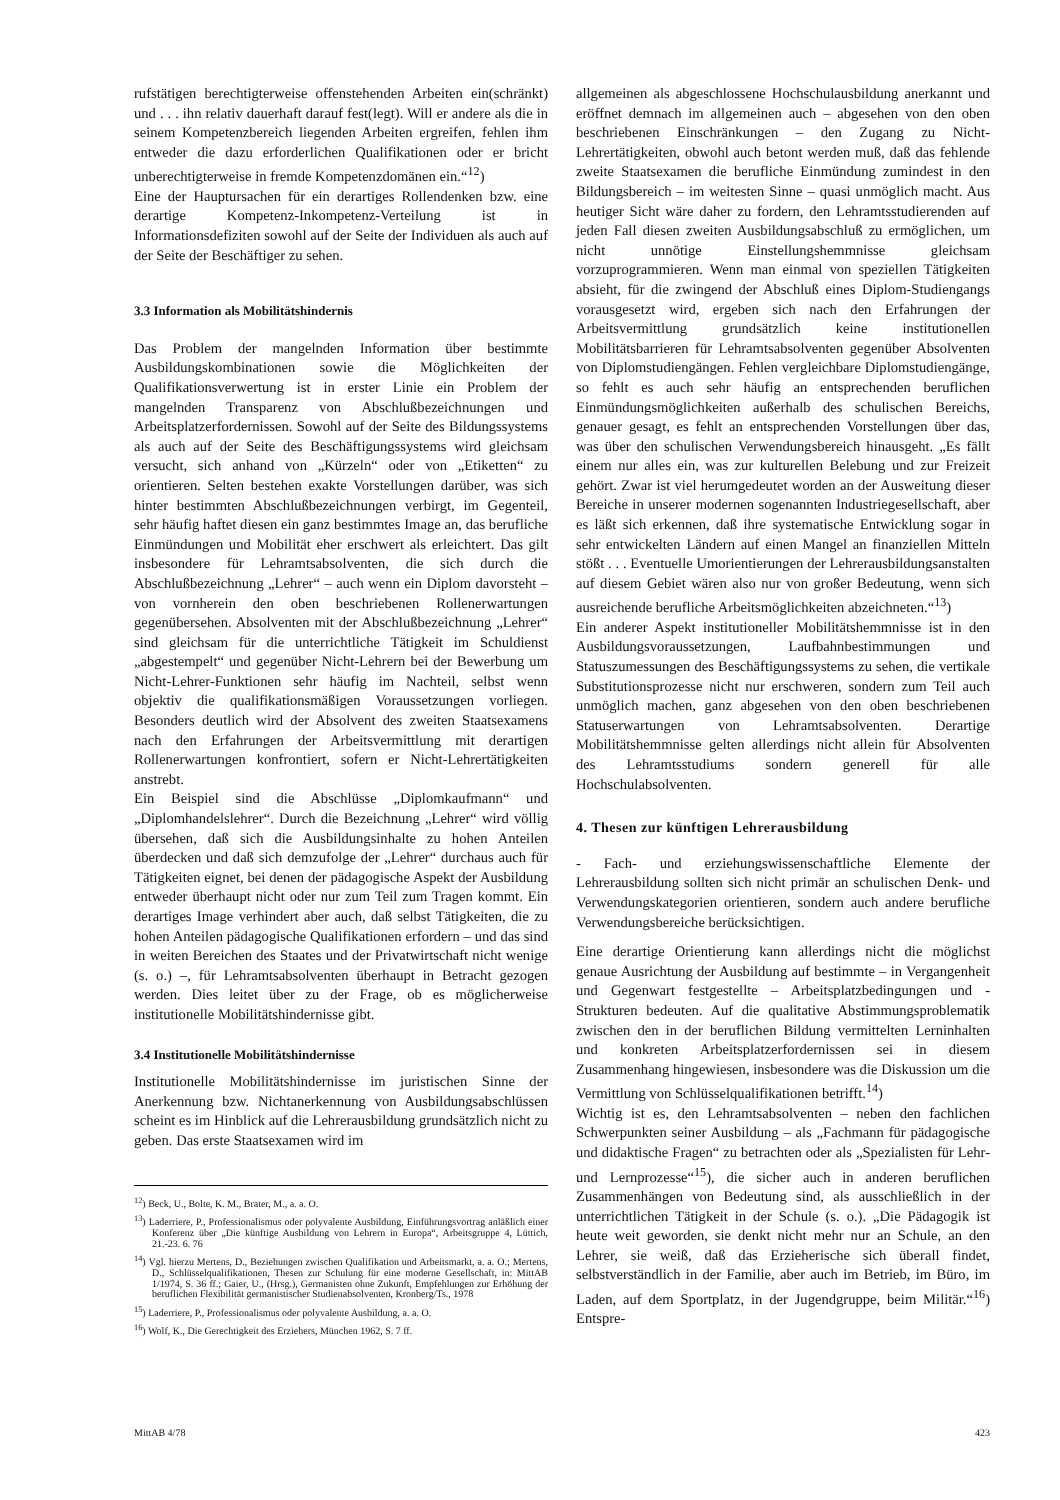rufstätigen berechtigterweise offenstehenden Arbeiten ein(schränkt) und . . . ihn relativ dauerhaft darauf fest(legt). Will er andere als die in seinem Kompetenzbereich liegenden Arbeiten ergreifen, fehlen ihm entweder die dazu erforderlichen Qualifikationen oder er bricht unberechtigterweise in fremde Kompetenzdomänen ein.“<sup>12</sup>)
Eine der Hauptursachen für ein derartiges Rollendenken bzw. eine derartige Kompetenz-Inkompetenz-Verteilung ist in Informationsdefiziten sowohl auf der Seite der Individuen als auch auf der Seite der Beschäftiger zu sehen.
3.3 Information als Mobilitätshindernis
Das Problem der mangelnden Information über bestimmte Ausbildungskombinationen sowie die Möglichkeiten der Qualifikationsverwertung ist in erster Linie ein Problem der mangelnden Transparenz von Abschlußbezeichnungen und Arbeitsplatzerfordernissen. Sowohl auf der Seite des Bildungssystems als auch auf der Seite des Beschäftigungssystems wird gleichsam versucht, sich anhand von „Kürzeln“ oder von „Etiketten“ zu orientieren. Selten bestehen exakte Vorstellungen darüber, was sich hinter bestimmten Abschlußbezeichnungen verbirgt, im Gegenteil, sehr häufig haftet diesen ein ganz bestimmtes Image an, das berufliche Einmündungen und Mobilität eher erschwert als erleichtert. Das gilt insbesondere für Lehramtsabsolventen, die sich durch die Abschlußbezeichnung „Lehrer“ – auch wenn ein Diplom davorsteht – von vornherein den oben beschriebenen Rollenerwartungen gegenübersehen. Absolventen mit der Abschlußbezeichnung „Lehrer“ sind gleichsam für die unterrichtliche Tätigkeit im Schuldienst „abgestempelt“ und gegenüber Nicht-Lehrern bei der Bewerbung um Nicht-Lehrer-Funktionen sehr häufig im Nachteil, selbst wenn objektiv die qualifikationsmäßigen Voraussetzungen vorliegen. Besonders deutlich wird der Absolvent des zweiten Staatsexamens nach den Erfahrungen der Arbeitsvermittlung mit derartigen Rollenerwartungen konfrontiert, sofern er Nicht-Lehrertätigkeiten anstrebt.
Ein Beispiel sind die Abschlüsse „Diplomkaufmann“ und „Diplomhandelslehrer“. Durch die Bezeichnung „Lehrer“ wird völlig übersehen, daß sich die Ausbildungsinhalte zu hohen Anteilen überdecken und daß sich demzufolge der „Lehrer“ durchaus auch für Tätigkeiten eignet, bei denen der pädagogische Aspekt der Ausbildung entweder überhaupt nicht oder nur zum Teil zum Tragen kommt. Ein derartiges Image verhindert aber auch, daß selbst Tätigkeiten, die zu hohen Anteilen pädagogische Qualifikationen erfordern – und das sind in weiten Bereichen des Staates und der Privatwirtschaft nicht wenige (s. o.) –, für Lehramtsabsolventen überhaupt in Betracht gezogen werden. Dies leitet über zu der Frage, ob es möglicherweise institutionelle Mobilitätshindernisse gibt.
3.4 Institutionelle Mobilitätshindernisse
Institutionelle Mobilitätshindernisse im juristischen Sinne der Anerkennung bzw. Nichtanerkennung von Ausbildungsabschlüssen scheint es im Hinblick auf die Lehrerausbildung grundsätzlich nicht zu geben. Das erste Staatsexamen wird im
<sup>12</sup>) Beck, U., Bolte, K. M., Brater, M., a. a. O.
<sup>13</sup>) Laderriere, P., Professionalismus oder polyvalente Ausbildung, Einführungsvortrag anläßlich einer Konferenz über „Die künftige Ausbildung von Lehrern in Europa“, Arbeitsgruppe 4, Lüttich, 21.-23. 6. 76
<sup>14</sup>) Vgl. hierzu Mertens, D., Beziehungen zwischen Qualifikation und Arbeitsmarkt, a. a. O.; Mertens, D., Schlüsselqualifikationen, Thesen zur Schulung für eine moderne Gesellschaft, in: MittAB 1/1974, S. 36 ff.; Gaier, U., (Hrsg.), Germanisten ohne Zukunft, Empfehlungen zur Erhöhung der beruflichen Flexibilität germanistischer Studienabsolventen, Kronberg/Ts., 1978
<sup>15</sup>) Laderriere, P., Professionalismus oder polyvalente Ausbildung, a. a. O.
<sup>16</sup>) Wolf, K., Die Gerechtigkeit des Erziehers, München 1962, S. 7 ff.
allgemeinen als abgeschlossene Hochschulausbildung anerkannt und eröffnet demnach im allgemeinen auch – abgesehen von den oben beschriebenen Einschränkungen – den Zugang zu Nicht-Lehrertätigkeiten, obwohl auch betont werden muß, daß das fehlende zweite Staatsexamen die berufliche Einmündung zumindest in den Bildungsbereich – im weitesten Sinne – quasi unmöglich macht. Aus heutiger Sicht wäre daher zu fordern, den Lehramtsstudierenden auf jeden Fall diesen zweiten Ausbildungsabschluß zu ermöglichen, um nicht unnötige Einstellungshemmnisse gleichsam vorzuprogrammieren. Wenn man einmal von speziellen Tätigkeiten absieht, für die zwingend der Abschluß eines Diplom-Studiengangs vorausgesetzt wird, ergeben sich nach den Erfahrungen der Arbeitsvermittlung grundsätzlich keine institutionellen Mobilitätsbarrieren für Lehramtsabsolventen gegenüber Absolventen von Diplomstudiengängen. Fehlen vergleichbare Diplomstudiengänge, so fehlt es auch sehr häufig an entsprechenden beruflichen Einmündungsmöglichkeiten außerhalb des schulischen Bereichs, genauer gesagt, es fehlt an entsprechenden Vorstellungen über das, was über den schulischen Verwendungsbereich hinausgeht. „Es fällt einem nur alles ein, was zur kulturellen Belebung und zur Freizeit gehört. Zwar ist viel herumgedeutet worden an der Ausweitung dieser Bereiche in unserer modernen sogenannten Industriegesellschaft, aber es läßt sich erkennen, daß ihre systematische Entwicklung sogar in sehr entwickelten Ländern auf einen Mangel an finanziellen Mitteln stößt . . . Eventuelle Umorientierungen der Lehrerausbildungsanstalten auf diesem Gebiet wären also nur von großer Bedeutung, wenn sich ausreichende berufliche Arbeitsmöglichkeiten abzeichneten.“<sup>13</sup>)
Ein anderer Aspekt institutioneller Mobilitätshemmnisse ist in den Ausbildungsvoraussetzungen, Laufbahnbestimmungen und Statuszumessungen des Beschäftigungssystems zu sehen, die vertikale Substitutionsprozesse nicht nur erschweren, sondern zum Teil auch unmöglich machen, ganz abgesehen von den oben beschriebenen Statuserwartungen von Lehramtsabsolventen. Derartige Mobilitätshemmnisse gelten allerdings nicht allein für Absolventen des Lehramtsstudiums sondern generell für alle Hochschulabsolventen.
4. Thesen zur künftigen Lehrerausbildung
- Fach- und erziehungswissenschaftliche Elemente der Lehrerausbildung sollten sich nicht primär an schulischen Denk- und Verwendungskategorien orientieren, sondern auch andere berufliche Verwendungsbereiche berücksichtigen.
Eine derartige Orientierung kann allerdings nicht die möglichst genaue Ausrichtung der Ausbildung auf bestimmte – in Vergangenheit und Gegenwart festgestellte – Arbeitsplatzbedingungen und -Strukturen bedeuten. Auf die qualitative Abstimmungsproblematik zwischen den in der beruflichen Bildung vermittelten Lerninhalten und konkreten Arbeitsplatzerfordernissen sei in diesem Zusammenhang hingewiesen, insbesondere was die Diskussion um die Vermittlung von Schlüsselqualifikationen betrifft.<sup>14</sup>)
Wichtig ist es, den Lehramtsabsolventen – neben den fachlichen Schwerpunkten seiner Ausbildung – als „Fachmann für pädagogische und didaktische Fragen“ zu betrachten oder als „Spezialisten für Lehr- und Lernprozesse“<sup>15</sup>), die sicher auch in anderen beruflichen Zusammenhängen von Bedeutung sind, als ausschließlich in der unterrichtlichen Tätigkeit in der Schule (s. o.). „Die Pädagogik ist heute weit geworden, sie denkt nicht mehr nur an Schule, an den Lehrer, sie weiß, daß das Erzieherische sich überall findet, selbstverständlich in der Familie, aber auch im Betrieb, im Büro, im Laden, auf dem Sportplatz, in der Jugendgruppe, beim Militär.“<sup>16</sup>) Entspre-
MittAB 4/78 423